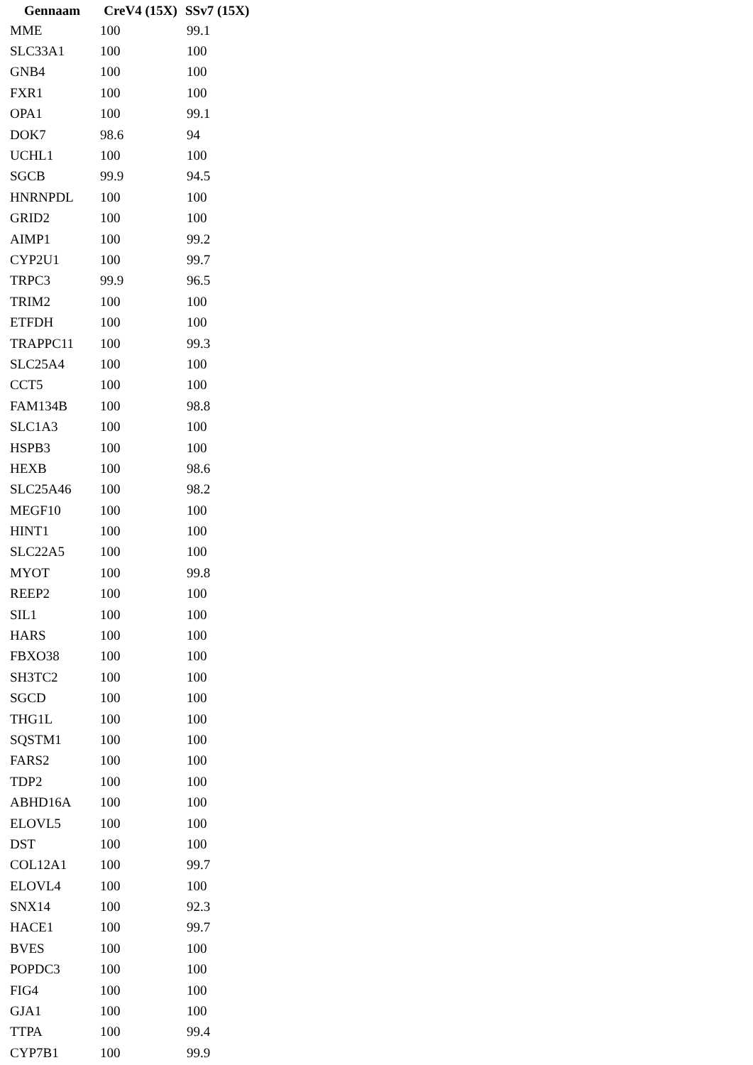| Gennaam | CreV4 (15X) | SSv7 (15X) |
| --- | --- | --- |
| MME | 100 | 99.1 |
| SLC33A1 | 100 | 100 |
| GNB4 | 100 | 100 |
| FXR1 | 100 | 100 |
| OPA1 | 100 | 99.1 |
| DOK7 | 98.6 | 94 |
| UCHL1 | 100 | 100 |
| SGCB | 99.9 | 94.5 |
| HNRNPDL | 100 | 100 |
| GRID2 | 100 | 100 |
| AIMP1 | 100 | 99.2 |
| CYP2U1 | 100 | 99.7 |
| TRPC3 | 99.9 | 96.5 |
| TRIM2 | 100 | 100 |
| ETFDH | 100 | 100 |
| TRAPPC11 | 100 | 99.3 |
| SLC25A4 | 100 | 100 |
| CCT5 | 100 | 100 |
| FAM134B | 100 | 98.8 |
| SLC1A3 | 100 | 100 |
| HSPB3 | 100 | 100 |
| HEXB | 100 | 98.6 |
| SLC25A46 | 100 | 98.2 |
| MEGF10 | 100 | 100 |
| HINT1 | 100 | 100 |
| SLC22A5 | 100 | 100 |
| MYOT | 100 | 99.8 |
| REEP2 | 100 | 100 |
| SIL1 | 100 | 100 |
| HARS | 100 | 100 |
| FBXO38 | 100 | 100 |
| SH3TC2 | 100 | 100 |
| SGCD | 100 | 100 |
| THG1L | 100 | 100 |
| SQSTM1 | 100 | 100 |
| FARS2 | 100 | 100 |
| TDP2 | 100 | 100 |
| ABHD16A | 100 | 100 |
| ELOVL5 | 100 | 100 |
| DST | 100 | 100 |
| COL12A1 | 100 | 99.7 |
| ELOVL4 | 100 | 100 |
| SNX14 | 100 | 92.3 |
| HACE1 | 100 | 99.7 |
| BVES | 100 | 100 |
| POPDC3 | 100 | 100 |
| FIG4 | 100 | 100 |
| GJA1 | 100 | 100 |
| TTPA | 100 | 99.4 |
| CYP7B1 | 100 | 99.9 |